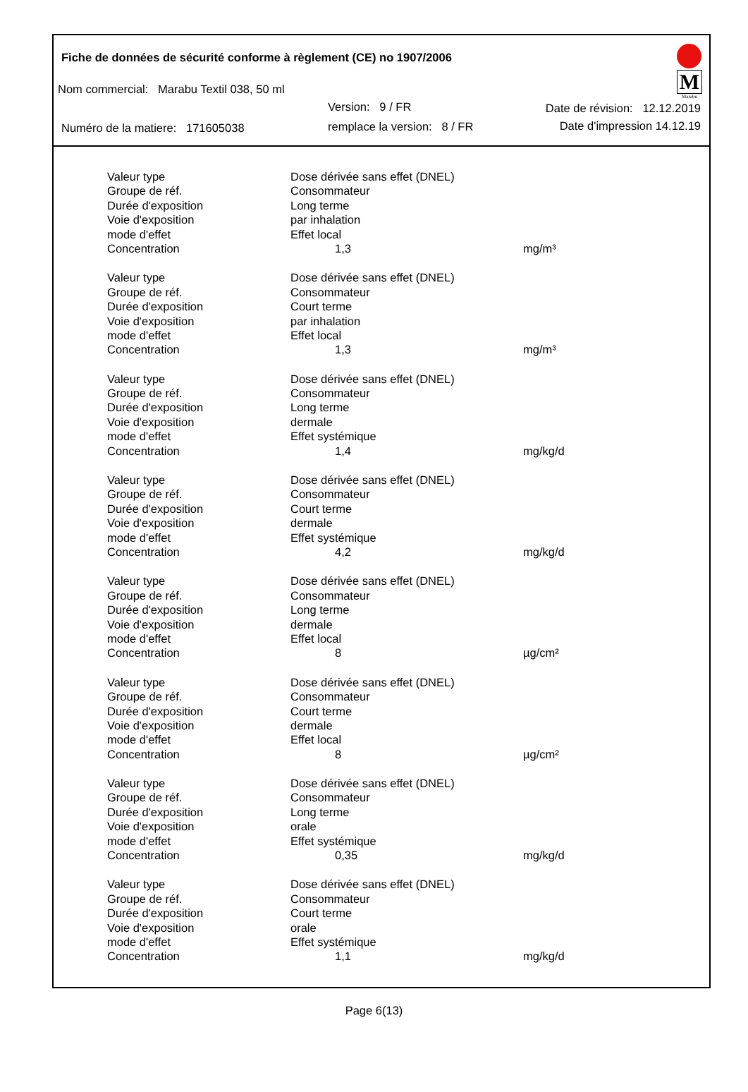Fiche de données de sécurité conforme à règlement (CE) no 1907/2006
M
Marabu
Nom commercial: Marabu Textil 038, 50 ml
Version: 9 / FR Date de révision: 12.12.2019
Numéro de la matiere: 171605038
remplace la version: 8 / FR Date d'impression 14.12.19
| Valeur type | Dose dérivée sans effet (DNEL) | |
| Groupe de réf. | Consommateur | |
| Durée d'exposition | Long terme | |
| Voie d'exposition | par inhalation | |
| mode d'effet | Effet local | |
| Concentration | 1,3 | mg/m³ |
| Valeur type | Dose dérivée sans effet (DNEL) | |
| Groupe de réf. | Consommateur | |
| Durée d'exposition | Court terme | |
| Voie d'exposition | par inhalation | |
| mode d'effet | Effet local | |
| Concentration | 1,3 | mg/m³ |
| Valeur type | Dose dérivée sans effet (DNEL) | |
| Groupe de réf. | Consommateur | |
| Durée d'exposition | Long terme | |
| Voie d'exposition | dermale | |
| mode d'effet | Effet systémique | |
| Concentration | 1,4 | mg/kg/d |
| Valeur type | Dose dérivée sans effet (DNEL) | |
| Groupe de réf. | Consommateur | |
| Durée d'exposition | Court terme | |
| Voie d'exposition | dermale | |
| mode d'effet | Effet systémique | |
| Concentration | 4,2 | mg/kg/d |
| Valeur type | Dose dérivée sans effet (DNEL) | |
| Groupe de réf. | Consommateur | |
| Durée d'exposition | Long terme | |
| Voie d'exposition | dermale | |
| mode d'effet | Effet local | |
| Concentration | 8 | µg/cm² |
| Valeur type | Dose dérivée sans effet (DNEL) | |
| Groupe de réf. | Consommateur | |
| Durée d'exposition | Court terme | |
| Voie d'exposition | dermale | |
| mode d'effet | Effet local | |
| Concentration | 8 | µg/cm² |
| Valeur type | Dose dérivée sans effet (DNEL) | |
| Groupe de réf. | Consommateur | |
| Durée d'exposition | Long terme | |
| Voie d'exposition | orale | |
| mode d'effet | Effet systémique | |
| Concentration | 0,35 | mg/kg/d |
| Valeur type | Dose dérivée sans effet (DNEL) | |
| Groupe de réf. | Consommateur | |
| Durée d'exposition | Court terme | |
| Voie d'exposition | orale | |
| mode d'effet | Effet systémique | |
| Concentration | 1,1 | mg/kg/d |
Page 6(13)